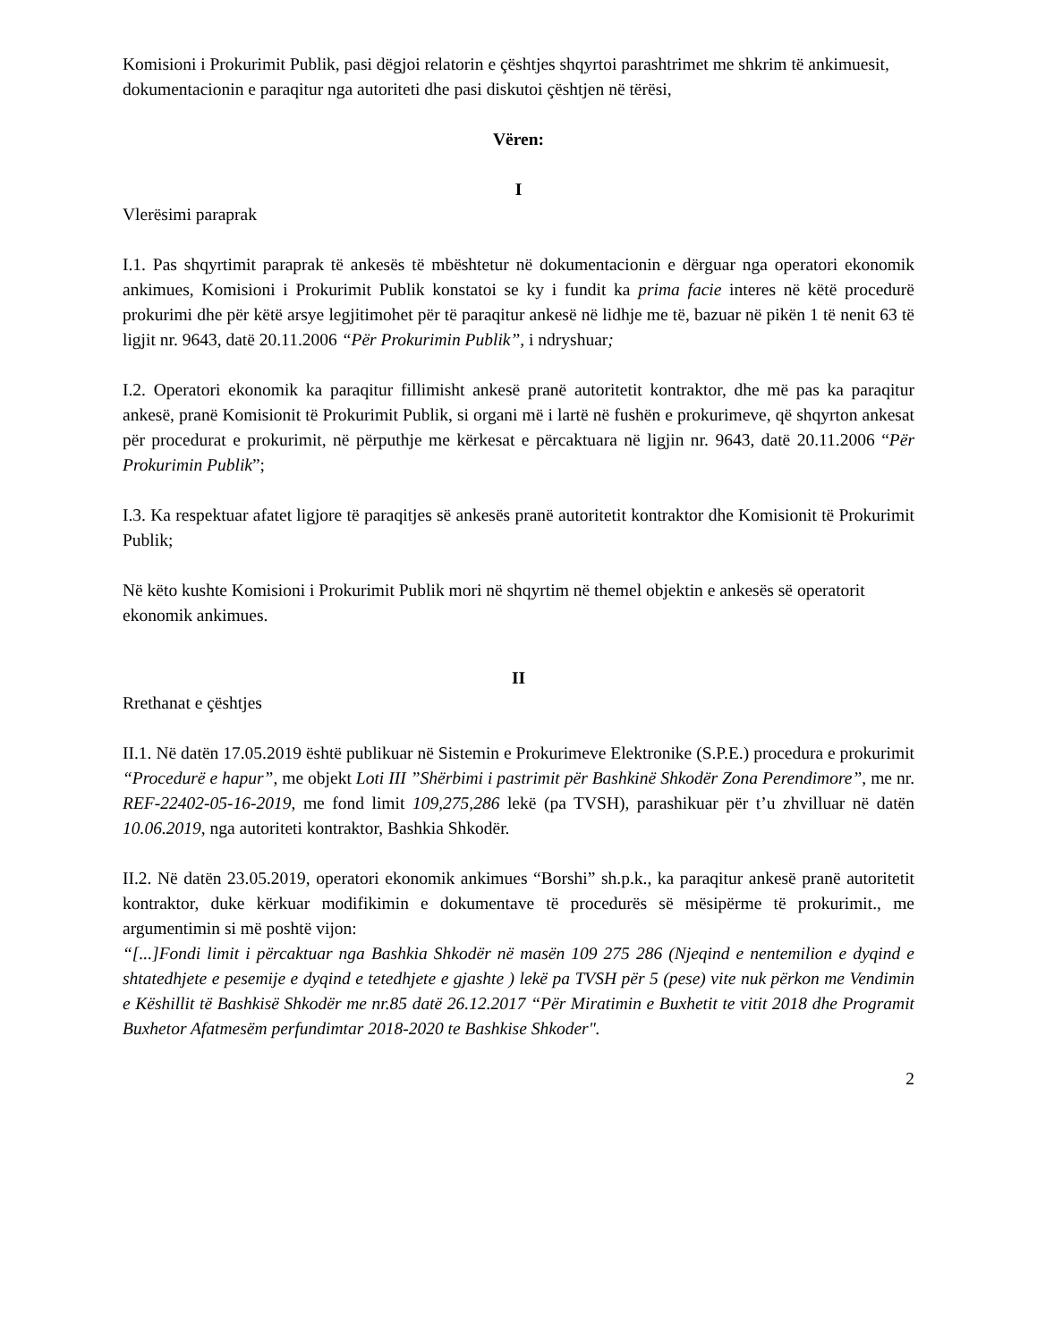Komisioni i Prokurimit Publik, pasi dëgjoi relatorin e çështjes shqyrtoi parashtrimet me shkrim të ankimuesit, dokumentacionin e paraqitur nga autoriteti dhe pasi diskutoi çështjen në tërësi,
Vëren:
I
Vlerësimi paraprak
I.1. Pas shqyrtimit paraprak të ankesës të mbështetur në dokumentacionin e dërguar nga operatori ekonomik ankimues, Komisioni i Prokurimit Publik konstatoi se ky i fundit ka prima facie interes në këtë procedurë prokurimi dhe për këtë arsye legjitimohet për të paraqitur ankesë në lidhje me të, bazuar në pikën 1 të nenit 63 të ligjit nr. 9643, datë 20.11.2006 “Për Prokurimin Publik”, i ndryshuar;
I.2. Operatori ekonomik ka paraqitur fillimisht ankesë pranë autoritetit kontraktor, dhe më pas ka paraqitur ankesë, pranë Komisionit të Prokurimit Publik, si organi më i lartë në fushën e prokurimeve, që shqyrton ankesat për procedurat e prokurimit, në përputhje me kërkesat e përcaktuara në ligjin nr. 9643, datë 20.11.2006 “Për Prokurimin Publik”;
I.3. Ka respektuar afatet ligjore të paraqitjes së ankesës pranë autoritetit kontraktor dhe Komisionit të Prokurimit Publik;
Në këto kushte Komisioni i Prokurimit Publik mori në shqyrtim në themel objektin e ankesës së operatorit ekonomik ankimues.
II
Rrethanat e çështjes
II.1. Në datën 17.05.2019 është publikuar në Sistemin e Prokurimeve Elektronike (S.P.E.) procedura e prokurimit “Procedurë e hapur”, me objekt Loti III ”Shërbimi i pastrimit për Bashkinë Shkodër Zona Perendimore”, me nr. REF-22402-05-16-2019, me fond limit 109,275,286 lekë (pa TVSH), parashikuar për t’u zhvilluar në datën 10.06.2019, nga autoriteti kontraktor, Bashkia Shkodër.
II.2. Në datën 23.05.2019, operatori ekonomik ankimues “Borshi” sh.p.k., ka paraqitur ankesë pranë autoritetit kontraktor, duke kërkuar modifikimin e dokumentave të procedurës së mësipërme të prokurimit., me argumentimin si më poshtë vijon:
“[...]Fondi limit i përcaktuar nga Bashkia Shkodër në masën 109 275 286 (Njeqind e nentemilion e dyqind e shtatedhjete e pesemije e dyqind e tetedhjete e gjashte ) lekë pa TVSH për 5 (pese) vite nuk përkon me Vendimin e Këshillit të Bashkisë Shkodër me nr.85 datë 26.12.2017 “Për Miratimin e Buxhetit te vitit 2018 dhe Programit Buxhetor Afatmesëm perfundimtar 2018-2020 te Bashkise Shkoder".
2